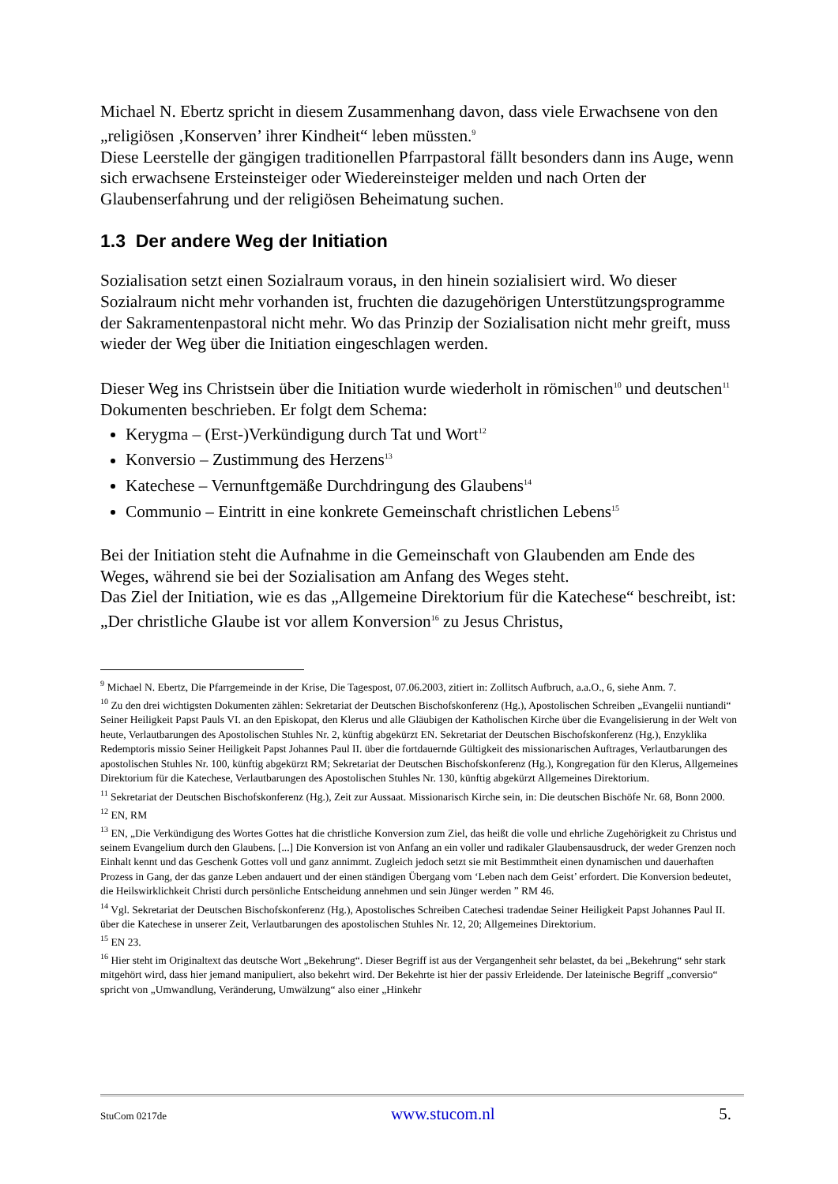Michael N. Ebertz spricht in diesem Zusammenhang davon, dass viele Erwachsene von den „religiösen ‚Konserven’ ihrer Kindheit“ leben müssten.<sup>9</sup>
Diese Leerstelle der gängigen traditionellen Pfarrpastoral fällt besonders dann ins Auge, wenn sich erwachsene Ersteinsteiger oder Wiedereinsteiger melden und nach Orten der Glaubenserfahrung und der religiösen Beheimatung suchen.
1.3 Der andere Weg der Initiation
Sozialisation setzt einen Sozialraum voraus, in den hinein sozialisiert wird. Wo dieser Sozialraum nicht mehr vorhanden ist, fruchten die dazugehörigen Unterstützungsprogramme der Sakramentenpastoral nicht mehr. Wo das Prinzip der Sozialisation nicht mehr greift, muss wieder der Weg über die Initiation eingeschlagen werden.
Dieser Weg ins Christsein über die Initiation wurde wiederholt in römischen<sup>10</sup> und deutschen<sup>11</sup> Dokumenten beschrieben. Er folgt dem Schema:
Kerygma – (Erst-)Verkündigung durch Tat und Wort<sup>12</sup>
Konversio – Zustimmung des Herzens<sup>13</sup>
Katechese – Vernunftgemäße Durchdringung des Glaubens<sup>14</sup>
Communio – Eintritt in eine konkrete Gemeinschaft christlichen Lebens<sup>15</sup>
Bei der Initiation steht die Aufnahme in die Gemeinschaft von Glaubenden am Ende des Weges, während sie bei der Sozialisation am Anfang des Weges steht.
Das Ziel der Initiation, wie es das „Allgemeine Direktorium für die Katechese“ beschreibt, ist: „Der christliche Glaube ist vor allem Konversion<sup>16</sup> zu Jesus Christus,
<sup>9</sup> Michael N. Ebertz, Die Pfarrgemeinde in der Krise, Die Tagespost, 07.06.2003, zitiert in: Zollitsch Aufbruch, a.a.O., 6, siehe Anm. 7.
<sup>10</sup> Zu den drei wichtigsten Dokumenten zählen: Sekretariat der Deutschen Bischofskonferenz (Hg.), Apostolischen Schreiben „Evangelii nuntiandi“ Seiner Heiligkeit Papst Pauls VI. an den Episkopat, den Klerus und alle Gläubigen der Katholischen Kirche über die Evangelisierung in der Welt von heute, Verlautbarungen des Apostolischen Stuhles Nr. 2, künftig abgekürzt EN. Sekretariat der Deutschen Bischofskonferenz (Hg.), Enzyklika Redemptoris missio Seiner Heiligkeit Papst Johannes Paul II. über die fortdauernde Gültigkeit des missionarischen Auftrages, Verlautbarungen des apostolischen Stuhles Nr. 100, künftig abgekürzt RM; Sekretariat der Deutschen Bischofskonferenz (Hg.), Kongregation für den Klerus, Allgemeines Direktorium für die Katechese, Verlautbarungen des Apostolischen Stuhles Nr. 130, künftig abgekürzt Allgemeines Direktorium.
<sup>11</sup> Sekretariat der Deutschen Bischofskonferenz (Hg.), Zeit zur Aussaat. Missionarisch Kirche sein, in: Die deutschen Bischöfe Nr. 68, Bonn 2000.
<sup>12</sup> EN, RM
<sup>13</sup> EN, „Die Verkündigung des Wortes Gottes hat die christliche Konversion zum Ziel, das heißt die volle und ehrliche Zugehörigkeit zu Christus und seinem Evangelium durch den Glaubens. [...] Die Konversion ist von Anfang an ein voller und radikaler Glaubensausdruck, der weder Grenzen noch Einhalt kennt und das Geschenk Gottes voll und ganz annimmt. Zugleich jedoch setzt sie mit Bestimmtheit einen dynamischen und dauerhaften Prozess in Gang, der das ganze Leben andauert und der einen ständigen Übergang vom ‘Leben nach dem Geist’ erfordert. Die Konversion bedeutet, die Heilswirklichkeit Christi durch persönliche Entscheidung annehmen und sein Jünger werden ” RM 46.
<sup>14</sup> Vgl. Sekretariat der Deutschen Bischofskonferenz (Hg.), Apostolisches Schreiben Catechesi tradendae Seiner Heiligkeit Papst Johannes Paul II. über die Katechese in unserer Zeit, Verlautbarungen des apostolischen Stuhles Nr. 12, 20; Allgemeines Direktorium.
<sup>15</sup> EN 23.
<sup>16</sup> Hier steht im Originaltext das deutsche Wort „Bekehrung“. Dieser Begriff ist aus der Vergangenheit sehr belastet, da bei „Bekehrung“ sehr stark mitgehört wird, dass hier jemand manipuliert, also bekehrt wird. Der Bekehrte ist hier der passiv Erleidende. Der lateinische Begriff „conversio“ spricht von „Umwandlung, Veränderung, Umwälzung“ also einer „Hinkehr
StuCom 0217de www.stucom.nl 5.